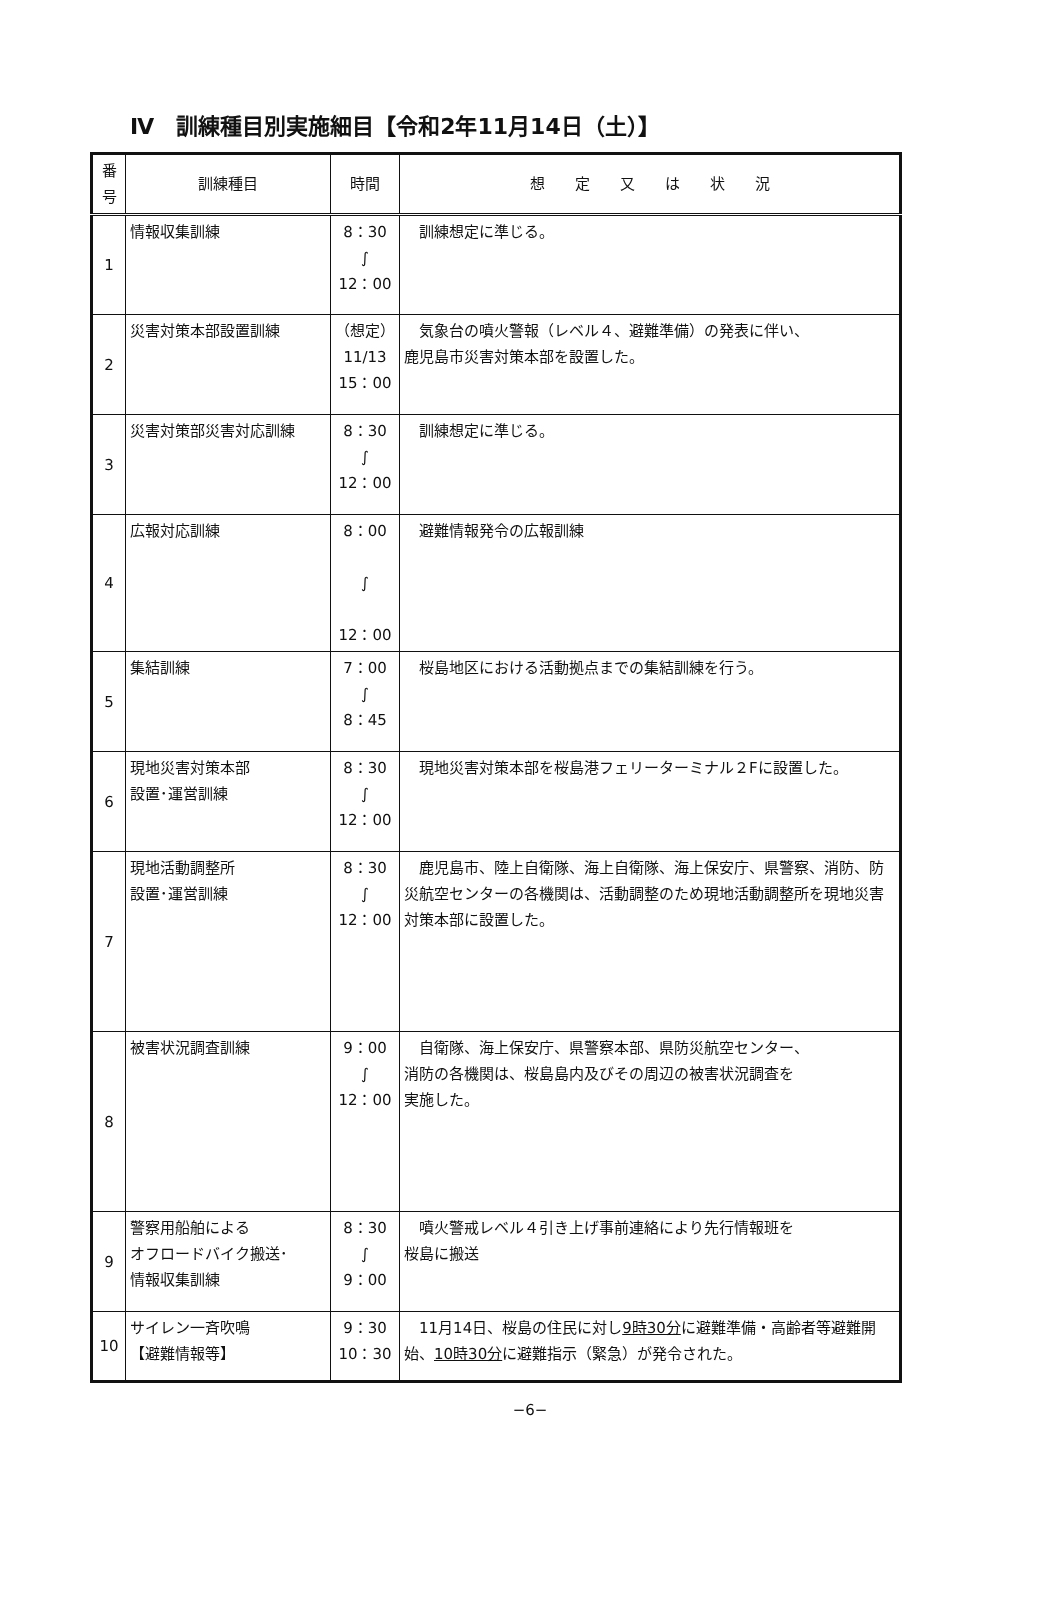Ⅳ　訓練種目別実施細目【令和2年11月14日（土）】
| 番 号 | 訓練種目 | 時間 | 想 定 又 は 状 況 |
| --- | --- | --- | --- |
| 1 | 情報収集訓練 | 8：30 ∫ 12：00 | 訓練想定に準じる。 |
| 2 | 災害対策本部設置訓練 | （想定） 11/13 15：00 | 気象台の噴火警報（レベル４、避難準備）の発表に伴い、 鹿児島市災害対策本部を設置した。 |
| 3 | 災害対策部災害対応訓練 | 8：30 ∫ 12：00 | 訓練想定に準じる。 |
| 4 | 広報対応訓練 | 8：00 ∫ 12：00 | 避難情報発令の広報訓練 |
| 5 | 集結訓練 | 7：00 ∫ 8：45 | 桜島地区における活動拠点までの集結訓練を行う。 |
| 6 | 現地災害対策本部 設置･運営訓練 | 8：30 ∫ 12：00 | 現地災害対策本部を桜島港フェリーターミナル２Fに設置した。 |
| 7 | 現地活動調整所 設置･運営訓練 | 8：30 ∫ 12：00 | 鹿児島市、陸上自衛隊、海上自衛隊、海上保安庁、県警察、消防、防災航空センターの各機関は、活動調整のため現地活動調整所を現地災害対策本部に設置した。 |
| 8 | 被害状況調査訓練 | 9：00 ∫ 12：00 | 自衛隊、海上保安庁、県警察本部、県防災航空センター、 消防の各機関は、桜島島内及びその周辺の被害状況調査を 実施した。 |
| 9 | 警察用船舶による オフロードバイク搬送･ 情報収集訓練 | 8：30 ∫ 9：00 | 噴火警戒レベル４引き上げ事前連絡により先行情報班を 桜島に搬送 |
| 10 | サイレン一斉吹鳴 【避難情報等】 | 9：30 10：30 | 11月14日、桜島の住民に対し 9時30分 に避難準備・高齢者等避難開始、 10時30分 に避難指示（緊急）が発令された。 |
−6−